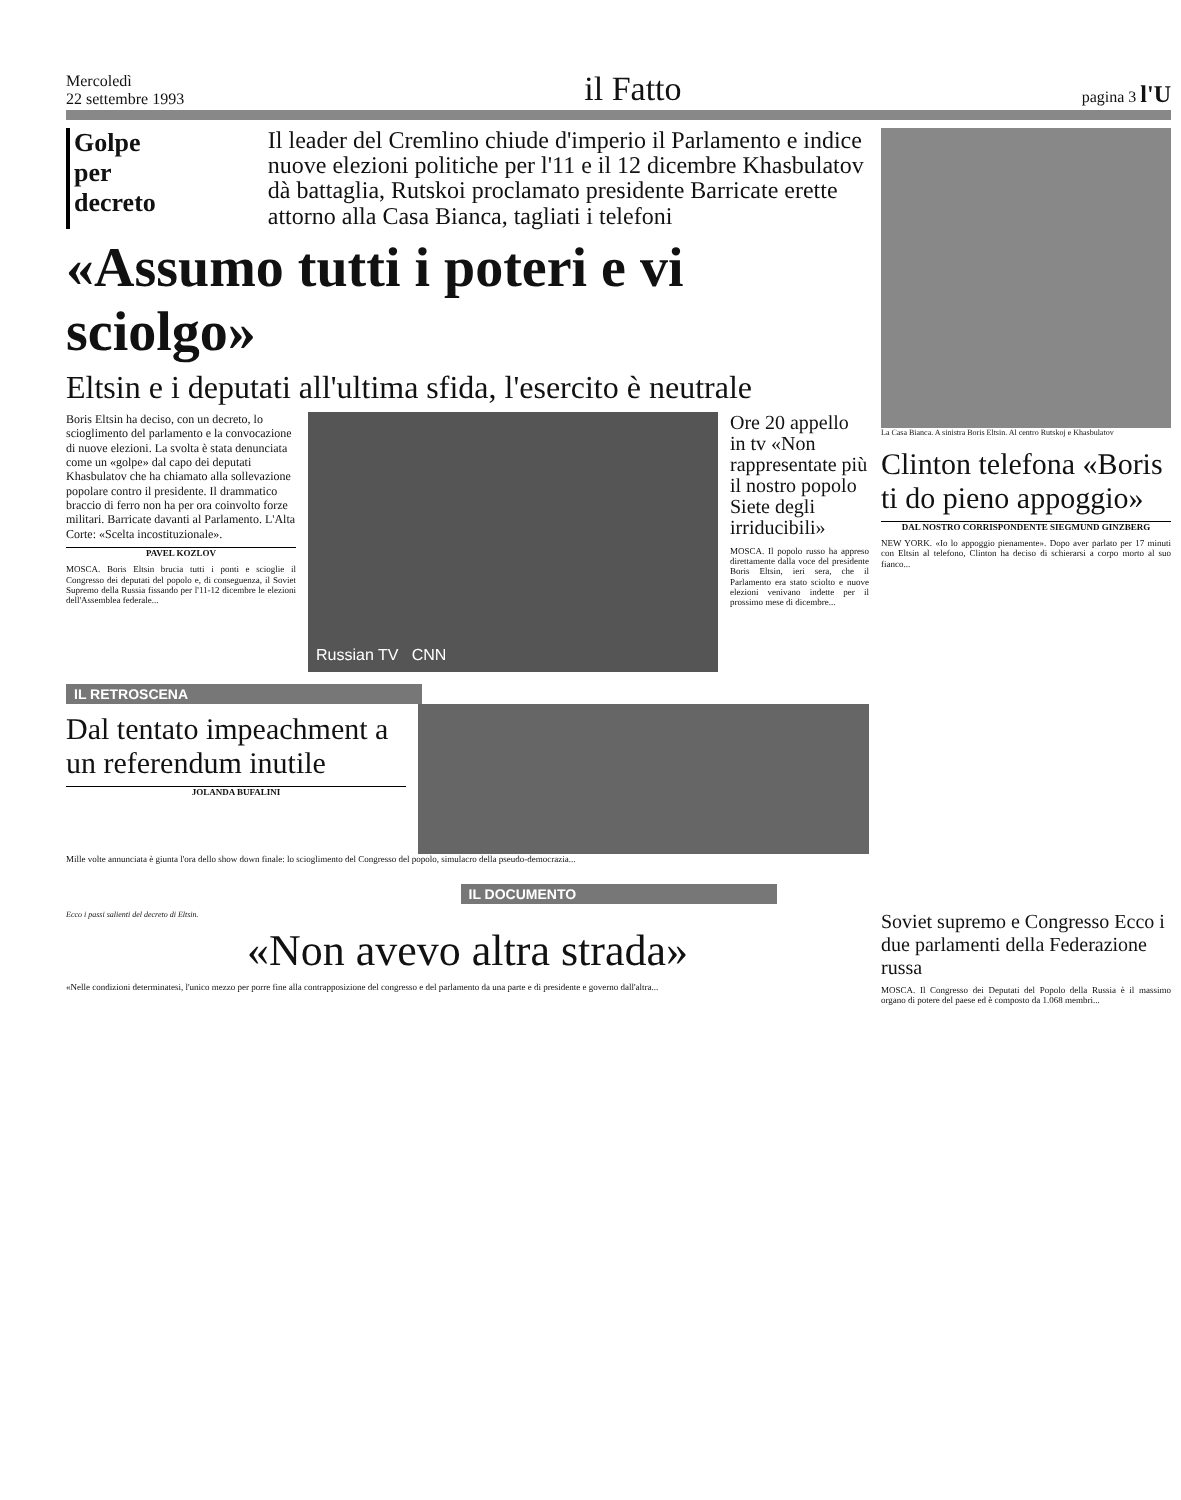Mercoledì
22 settembre 1993
il Fatto
pagina 3 l'U
Golpe per decreto
Il leader del Cremlino chiude d'imperio il Parlamento e indice nuove elezioni politiche per l'11 e il 12 dicembre Khasbulatov dà battaglia, Rutskoi proclamato presidente Barricate erette attorno alla Casa Bianca, tagliati i telefoni
«Assumo tutti i poteri e vi sciolgo»
Eltsin e i deputati all'ultima sfida, l'esercito è neutrale
Boris Eltsin ha deciso, con un decreto, lo scioglimento del parlamento e la convocazione di nuove elezioni. La svolta è stata denunciata come un «golpe» dal capo dei deputati Khasbulatov che ha chiamato alla sollevazione popolare contro il presidente. Il drammatico braccio di ferro non ha per ora coinvolto forze militari. Barricate davanti al Parlamento. L'Alta Corte: «Scelta incostituzionale».
PAVEL KOZLOV
MOSCA. Boris Eltsin brucia tutti i ponti e scioglie il Congresso dei deputati del popolo e, di conseguenza, il Soviet Supremo della Russia fissando per l'11-12 dicembre le elezioni dell'Assemblea federale...
Russian TV CNN
Ore 20 appello in tv «Non rappresentate più il nostro popolo Siete degli irriducibili»
MOSCA. Il popolo russo ha appreso direttamente dalla voce del presidente Boris Eltsin, ieri sera, che il Parlamento era stato sciolto e nuove elezioni venivano indette per il prossimo mese di dicembre...
IL RETROSCENA
Dal tentato impeachment a un referendum inutile
JOLANDA BUFALINI
Mille volte annunciata è giunta l'ora dello show down finale: lo scioglimento del Congresso del popolo, simulacro della pseudo-democrazia...
La Casa Bianca. A sinistra Boris Eltsin. Al centro Rutskoj e Khasbulatov
Clinton telefona «Boris ti do pieno appoggio»
DAL NOSTRO CORRISPONDENTE SIEGMUND GINZBERG
NEW YORK. «Io lo appoggio pienamente». Dopo aver parlato per 17 minuti con Eltsin al telefono, Clinton ha deciso di schierarsi a corpo morto al suo fianco...
IL DOCUMENTO
Ecco i passi salienti del decreto di Eltsin.
«Non avevo altra strada»
«Nelle condizioni determinatesi, l'unico mezzo per porre fine alla contrapposizione del congresso e del parlamento da una parte e di presidente e governo dall'altra...
Soviet supremo e Congresso Ecco i due parlamenti della Federazione russa
MOSCA. Il Congresso dei Deputati del Popolo della Russia è il massimo organo di potere del paese ed è composto da 1.068 membri...